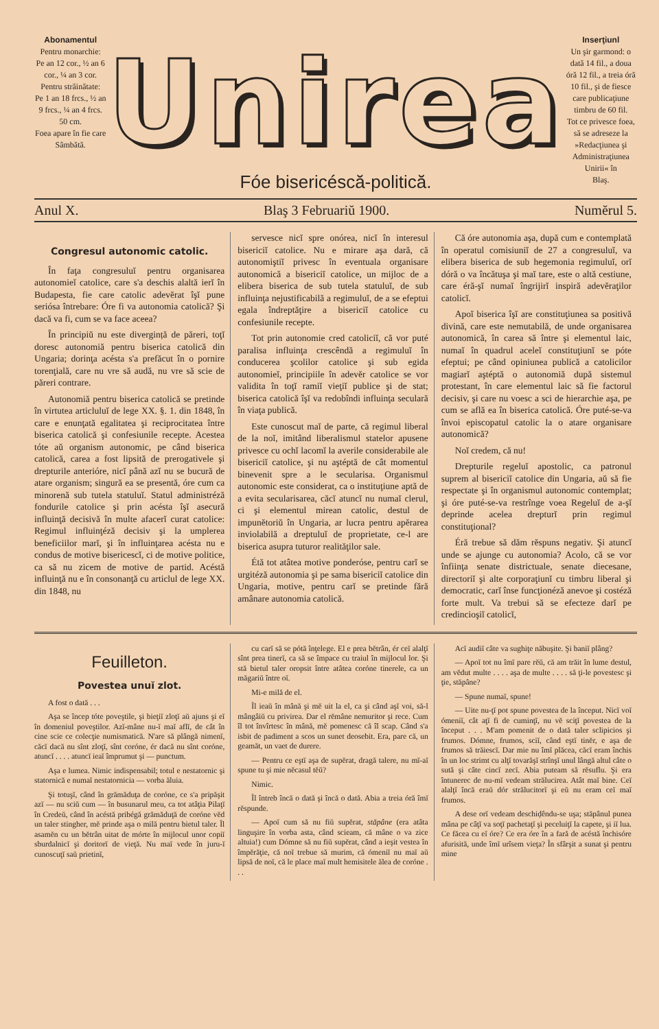Abonamentul
Pentru monarchie:
Pe an 12 cor., ½ an 6 cor., ¼ an 3 cor.
Pentru străinătate:
Pe 1 an 18 frcs., ½ an 9 frcs., ¼ an 4 frcs. 50 cm.
Foea apare în fie care
Sâmbătă.
Unirea
Fóe bisericéscă-politică.
Inserţiunl
Un şir garmond: o dată 14 fil., a doua óră 12 fil., a treia óră 10 fil., şi de fiesce care publicaţiune timbru de 60 fil.
Tot ce privesce foea, să se adreseze la »Redacţiunea şi Administraţiunea Unirii« în
Blaş.
Anul X. Blaş 3 Februariŭ 1900. Numĕrul 5.
Congresul autonomic catolic.
În faţa congresuluĭ pentru organisarea autonomieĭ catolice, care s'a deschis alaltă ierĭ în Budapesta, fie care catolic adevĕrat îşĭ pune seriósa întrebare: Óre fi va autonomia catolică? Şi dacă va fi, cum se va face aceea?
În principiŭ nu este divergință de păreri, toţĭ doresc autonomiă pentru biserica catolică din Ungaria; dorinţa acésta s'a prefăcut în o pornire torenţială, care nu vre să audă, nu vre să scie de păreri contrare.
Autonomiă pentru biserica catolică se pretinde în virtutea articluluĭ de lege XX. §. 1. din 1848, în care e enunţată egalitatea şi reciprocitatea între biserica catolică şi confesiunile recepte. Acestea tóte aŭ organism autonomic, pe când biserica catolică, carea a fost lipsită de prerogativele şi drepturile anterióre, nicĭ până azĭ nu se bucură de atare organism; singură ea se presentă, óre cum ca minorenă sub tutela statuluĭ. Statul administréză fondurile catolice şi prin acésta îşĭ asecură influinţă decisivă în multe afacerĭ curat catolice: Regimul influinţéză decisiv şi la umplerea beneficiilor marĭ, şi în influinţarea acésta nu e condus de motive bisericescĭ, ci de motive politice, ca să nu zicem de motive de partid. Acéstă influinţă nu e în consonanţă cu articlul de lege XX. din 1848, nu
servesce nicĭ spre onórea, nicĭ în interesul bisericiĭ catolice. Nu e mirare aşa dară, că autonomiştiĭ privesc în eventuala organisare autonomică a bisericiĭ catolice, un mijloc de a elibera biserica de sub tutela statuluĭ, de sub influinţa nejustificabilă a regimuluĭ, de a se efeptui egala îndreptăţire a bisericiĭ catolice cu confesiunile recepte.
Tot prin autonomie cred catoliciĭ, că vor puté paralisa influinţa crescêndă a regimuluĭ în conducerea şcolilor catolice şi sub egida autonomieĭ, principiile în adevĕr catolice se vor validita în toţĭ ramiĭ vieţiĭ publice şi de stat; biserica catolică îşĭ va redobîndi influinţa seculară în viaţa publică.
Este cunoscut maĭ de parte, că regimul liberal de la noĭ, imitând liberalismul statelor apusene privesce cu ochĭ lacomĭ la averile considerabile ale bisericiĭ catolice, şi nu aştéptă de cât momentul binevenit spre a le secularisa. Organismul autonomic este considerat, ca o instituţiune aptă de a evita secularisarea, căcĭ atuncĭ nu numaĭ clerul, ci şi elementul mirean catolic, destul de impunĕtoriŭ în Ungaria, ar lucra pentru apĕrarea inviolabilă a dreptuluĭ de proprietate, ce-l are biserica asupra tuturor realităţilor sale.
Étă tot atâtea motive ponderóse, pentru carĭ se urgitéză autonomia şi pe sama bisericiĭ catolice din Ungaria, motive, pentru carĭ se pretinde fără amânare autonomia catolică.
Că óre autonomia aşa, după cum e contemplată în operatul comisiuniĭ de 27 a congresuluĭ, va elibera biserica de sub hegemonia regimuluĭ, orĭ dóră o va încătuşa şi maĭ tare, este o altă cestiune, care éră-şĭ numaĭ îngrijirĭ inspiră adevĕraţilor catolicĭ.
Apoĭ biserica îşĭ are constituţiunea sa positivă divină, care este nemutabilă, de unde organisarea autonomică, în carea să între şi elementul laic, numaĭ în quadrul aceleĭ constituţiunĭ se póte efeptui; pe când opiniunea publică a catolicilor magiarĭ aştéptă o autonomiă după sistemul protestant, în care elementul laic să fie factorul decisiv, şi care nu voesc a sci de hierarchie aşa, pe cum se află ea în biserica catolică. Óre puté-se-va învoi episcopatul catolic la o atare organisare autonomică?
Noĭ credem, că nu!
Drepturile regeluĭ apostolic, ca patronul suprem al bisericiĭ catolice din Ungaria, aŭ să fie respectate şi în organismul autonomic contemplat; şi óre puté-se-va restrînge voea Regeluĭ de a-şĭ deprinde acelea drepturĭ prin regimul constituţional?
Éră trebue să dăm rĕspuns negativ. Şi atuncĭ unde se ajunge cu autonomia? Acolo, că se vor înfiinţa senate districtuale, senate diecesane, directoriĭ şi alte corporaţiunĭ cu timbru liberal şi democratic, carĭ înse funcţionéză anevoe şi costéză forte mult. Va trebui să se efecteze darĭ pe credincioşiĭ catolicĭ,
Feuilleton.
Povestea unuĭ zlot.
A fost o dată . . .
Aşa se încep tóte poveştile, şi bieţiĭ zloţĭ aŭ ajuns şi eĭ în domeniul poveştilor. Azĭ-mâne nu-ĭ maĭ aflĭ, de cât în cine scie ce colecţie numismatică. N'are să plângă nimenĭ, căcĭ dacă nu sînt zloţĭ, sînt corónе, ér dacă nu sînt corónе, atuncĭ . . . . atuncĭ ieaĭ împrumut şi — punctum.
Aşa e lumea. Nimic indispensabil; totul e nestatornic şi statornică e numaĭ nestatornicia — vorba ăluia.
Şi totuşĭ, când în grămăduţa de corónе, ce s'a pripăşit azĭ — nu sciŭ cum — în busunarul meu, ca tot atâţia Pilaţĭ în Credeŭ, când în acéstă pribégă grămăduţă de corónе vĕd un taler stingher, mĕ prinde aşa o milă pentru bietul taler. Îl asamĕn cu un bĕtrân uitat de mórte în mijlocul unor copiĭ sburdalnicĭ şi doritorĭ de vieţă. Nu maĭ vede în juru-ĭ cunoscuţĭ saŭ prietinĭ,
cu carĭ să se pótă înţelege. El e prea bĕtrân, ér ceĭ alalţĭ sînt prea tinerĭ, ca să se împace cu traiul în mijlocul lor. Şi stă bietul taler oropsit între atâtea corónе tinerele, ca un măgariŭ între oĭ.
Mi-e milă de el.
Îl ieaŭ în mână şi mĕ uit la el, ca şi când aşĭ voi, să-l mângâiŭ cu privirea. Dar el rĕmâne nemuritor şi rece. Cum îl tot învîrtesc în mână, mĕ pomenesc că îl scap. Când s'a isbit de padiment a scos un sunet deosebit. Era, pare că, un geamăt, un vaet de durere.
— Pentru ce eştĭ aşa de supĕrat, dragă talere, nu mĭ-aĭ spune tu şi mie nĕcasul tĕŭ?
Nimic.
Îl întreb încă o dată şi încă o dată. Abia a treia óră îmĭ rĕspunde.
— Apoĭ cum să nu fiŭ supĕrat, stăpâne (era atâta linguşire în vorba asta, când scieam, că mâne o va zice altuia!) cum Dómne să nu fiŭ supĕrat, când a ieşit vestea în împĕrăţie, că noĭ trebue să murim, că ómeniĭ nu maĭ aŭ lipsă de noĭ, că le place maĭ mult hemisitele ălea de corónе . . .
Acĭ audiĭ câte va sughiţe năbuşite. Şi baniĭ plâng?
— Apoĭ tot nu îmĭ pare rĕŭ, că am trăit în lume destul, am vĕdut multe . . . . aşa de multe . . . . să ţi-le povestesc şi ţie, stăpâne?
— Spune numaĭ, spune!
— Uite nu-ţĭ pot spune povestea de la început. Nicĭ voĭ ómeniĭ, cât aţĭ fi de cuminţĭ, nu vĕ sciţĭ povestea de la început . . . M'am pomenit de o dată taler sclipicios şi frumos. Dómne, frumos, sciĭ, când eştĭ tinĕr, e aşa de frumos să trăiescĭ. Dar mie nu îmĭ plăcea, căcĭ eram închis în un loc strimt cu alţĭ tovarăşĭ strînşĭ unul lângă altul câte o sută şi câte cincĭ zecĭ. Abia puteam să rĕsuflu. Şi era întunerec de nu-mĭ vedeam strălucirea. Atât maĭ bine. Ceĭ alalţĭ încă eraŭ dór strălucitorĭ şi eŭ nu eram ceĭ maĭ frumos.
A dese orĭ vedeam deschiḑêndu-se uşa; stăpânul punea mâna pe câţĭ va soţĭ pachetaţĭ şi peceluiţĭ la capete, şi iĭ lua. Ce făcea cu eĭ óre? Ce era óre în a fară de acéstă închisóre afurisită, unde îmĭ urîsem vieţa? În sfârşit a sunat şi pentru mine